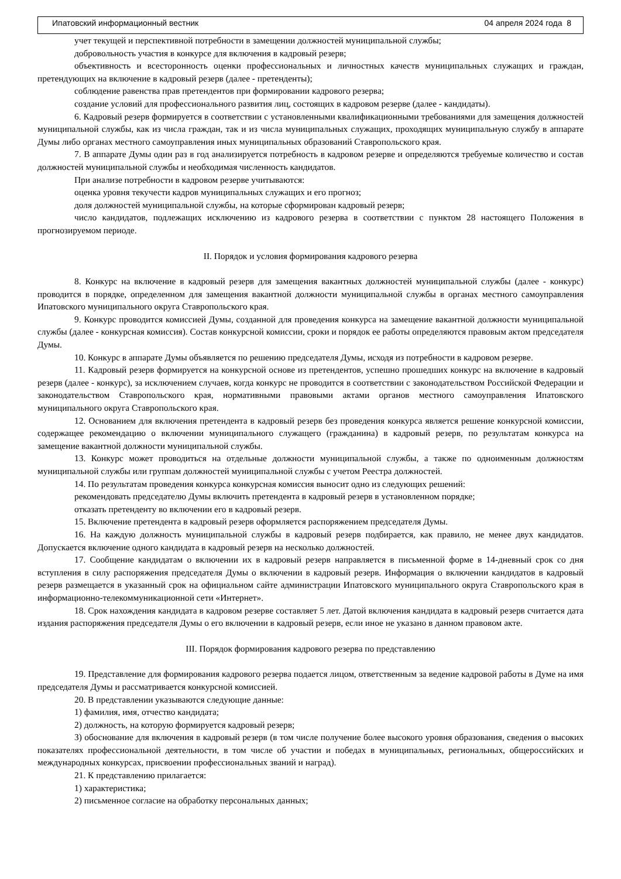Ипатовский информационный вестник 04 апреля 2024 года 8
учет текущей и перспективной потребности в замещении должностей муниципальной службы;
добровольность участия в конкурсе для включения в кадровый резерв;
объективность и всесторонность оценки профессиональных и личностных качеств муниципальных служащих и граждан, претендующих на включение в кадровый резерв (далее - претенденты);
соблюдение равенства прав претендентов при формировании кадрового резерва;
создание условий для профессионального развития лиц, состоящих в кадровом резерве (далее - кандидаты).
6. Кадровый резерв формируется в соответствии с установленными квалификационными требованиями для замещения должностей муниципальной службы, как из числа граждан, так и из числа муниципальных служащих, проходящих муниципальную службу в аппарате Думы либо органах местного самоуправления иных муниципальных образований Ставропольского края.
7. В аппарате Думы один раз в год анализируется потребность в кадровом резерве и определяются требуемые количество и состав должностей муниципальной службы и необходимая численность кандидатов.
При анализе потребности в кадровом резерве учитываются:
оценка уровня текучести кадров муниципальных служащих и его прогноз;
доля должностей муниципальной службы, на которые сформирован кадровый резерв;
число кандидатов, подлежащих исключению из кадрового резерва в соответствии с пунктом 28 настоящего Положения в прогнозируемом периоде.
II. Порядок и условия формирования кадрового резерва
8. Конкурс на включение в кадровый резерв для замещения вакантных должностей муниципальной службы (далее - конкурс) проводится в порядке, определенном для замещения вакантной должности муниципальной службы в органах местного самоуправления Ипатовского муниципального округа Ставропольского края.
9. Конкурс проводится комиссией Думы, созданной для проведения конкурса на замещение вакантной должности муниципальной службы (далее - конкурсная комиссия). Состав конкурсной комиссии, сроки и порядок ее работы определяются правовым актом председателя Думы.
10. Конкурс в аппарате Думы объявляется по решению председателя Думы, исходя из потребности в кадровом резерве.
11. Кадровый резерв формируется на конкурсной основе из претендентов, успешно прошедших конкурс на включение в кадровый резерв (далее - конкурс), за исключением случаев, когда конкурс не проводится в соответствии с законодательством Российской Федерации и законодательством Ставропольского края, нормативными правовыми актами органов местного самоуправления Ипатовского муниципального округа Ставропольского края.
12. Основанием для включения претендента в кадровый резерв без проведения конкурса является решение конкурсной комиссии, содержащее рекомендацию о включении муниципального служащего (гражданина) в кадровый резерв, по результатам конкурса на замещение вакантной должности муниципальной службы.
13. Конкурс может проводиться на отдельные должности муниципальной службы, а также по одноименным должностям муниципальной службы или группам должностей муниципальной службы с учетом Реестра должностей.
14. По результатам проведения конкурса конкурсная комиссия выносит одно из следующих решений:
рекомендовать председателю Думы включить претендента в кадровый резерв в установленном порядке;
отказать претенденту во включении его в кадровый резерв.
15. Включение претендента в кадровый резерв оформляется распоряжением председателя Думы.
16. На каждую должность муниципальной службы в кадровый резерв подбирается, как правило, не менее двух кандидатов. Допускается включение одного кандидата в кадровый резерв на несколько должностей.
17. Сообщение кандидатам о включении их в кадровый резерв направляется в письменной форме в 14-дневный срок со дня вступления в силу распоряжения председателя Думы о включении в кадровый резерв. Информация о включении кандидатов в кадровый резерв размещается в указанный срок на официальном сайте администрации Ипатовского муниципального округа Ставропольского края в информационно-телекоммуникационной сети «Интернет».
18. Срок нахождения кандидата в кадровом резерве составляет 5 лет. Датой включения кандидата в кадровый резерв считается дата издания распоряжения председателя Думы о его включении в кадровый резерв, если иное не указано в данном правовом акте.
III. Порядок формирования кадрового резерва по представлению
19. Представление для формирования кадрового резерва подается лицом, ответственным за ведение кадровой работы в Думе на имя председателя Думы и рассматривается конкурсной комиссией.
20. В представлении указываются следующие данные:
1) фамилия, имя, отчество кандидата;
2) должность, на которую формируется кадровый резерв;
3) обоснование для включения в кадровый резерв (в том числе получение более высокого уровня образования, сведения о высоких показателях профессиональной деятельности, в том числе об участии и победах в муниципальных, региональных, общероссийских и международных конкурсах, присвоении профессиональных званий и наград).
21. К представлению прилагается:
1) характеристика;
2) письменное согласие на обработку персональных данных;